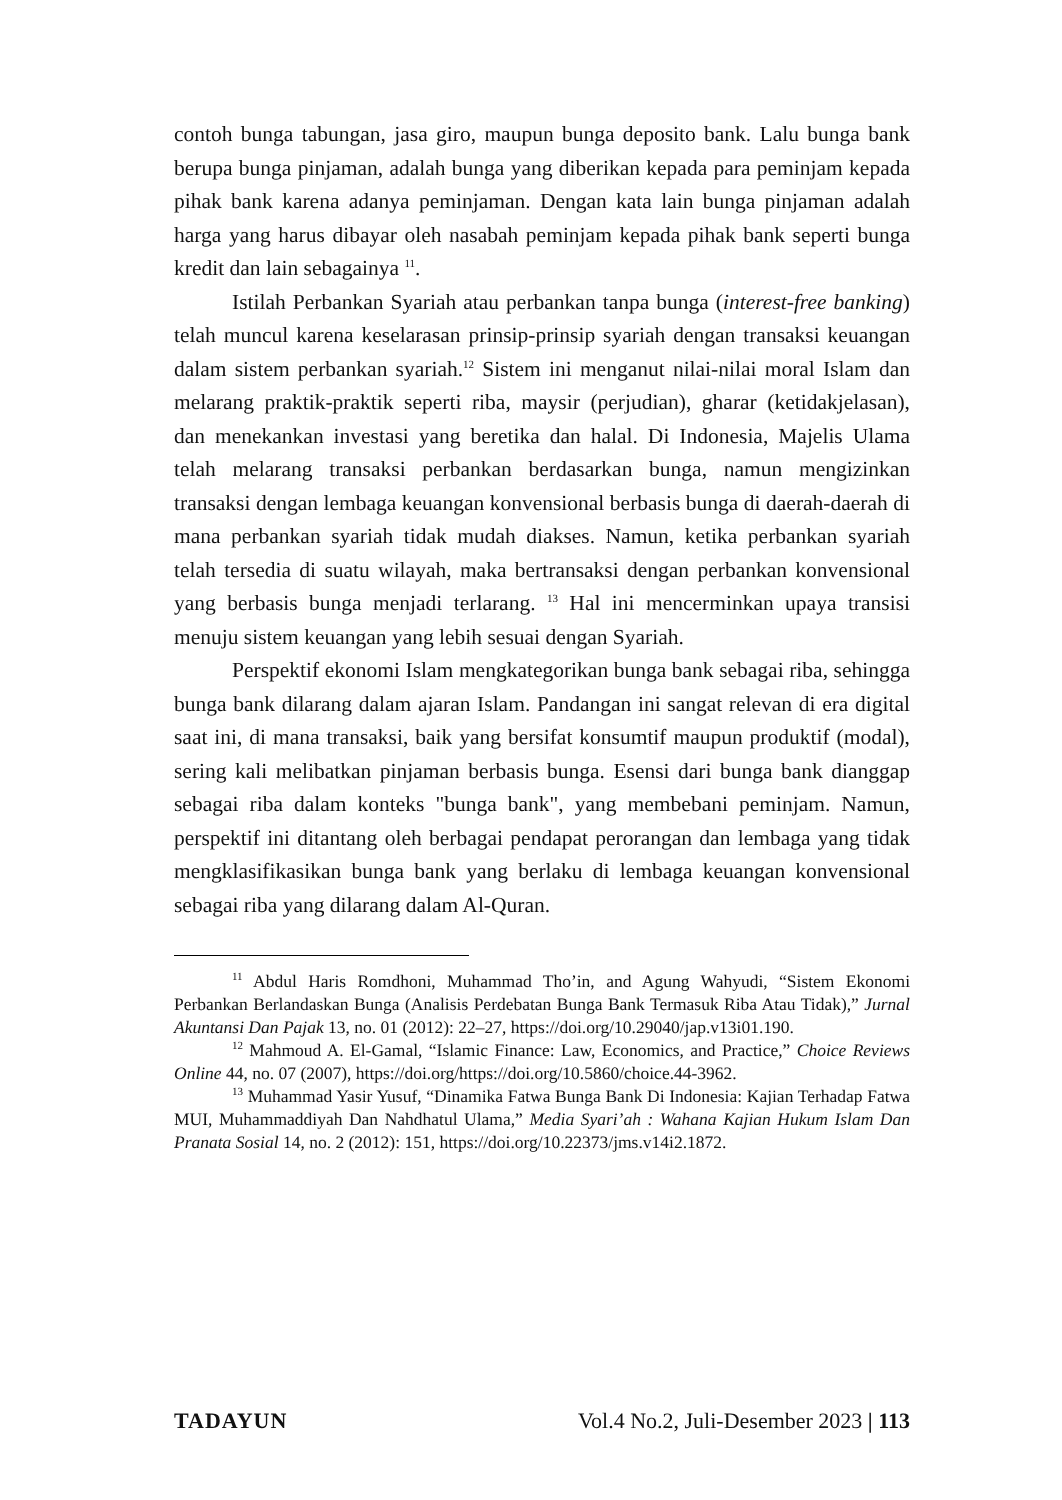contoh bunga tabungan, jasa giro, maupun bunga deposito bank. Lalu bunga bank berupa bunga pinjaman, adalah bunga yang diberikan kepada para peminjam kepada pihak bank karena adanya peminjaman. Dengan kata lain bunga pinjaman adalah harga yang harus dibayar oleh nasabah peminjam kepada pihak bank seperti bunga kredit dan lain sebagainya <sup>11</sup>.
Istilah Perbankan Syariah atau perbankan tanpa bunga (interest-free banking) telah muncul karena keselarasan prinsip-prinsip syariah dengan transaksi keuangan dalam sistem perbankan syariah.<sup>12</sup> Sistem ini menganut nilai-nilai moral Islam dan melarang praktik-praktik seperti riba, maysir (perjudian), gharar (ketidakjelasan), dan menekankan investasi yang beretika dan halal. Di Indonesia, Majelis Ulama telah melarang transaksi perbankan berdasarkan bunga, namun mengizinkan transaksi dengan lembaga keuangan konvensional berbasis bunga di daerah-daerah di mana perbankan syariah tidak mudah diakses. Namun, ketika perbankan syariah telah tersedia di suatu wilayah, maka bertransaksi dengan perbankan konvensional yang berbasis bunga menjadi terlarang. <sup>13</sup> Hal ini mencerminkan upaya transisi menuju sistem keuangan yang lebih sesuai dengan Syariah.
Perspektif ekonomi Islam mengkategorikan bunga bank sebagai riba, sehingga bunga bank dilarang dalam ajaran Islam. Pandangan ini sangat relevan di era digital saat ini, di mana transaksi, baik yang bersifat konsumtif maupun produktif (modal), sering kali melibatkan pinjaman berbasis bunga. Esensi dari bunga bank dianggap sebagai riba dalam konteks "bunga bank", yang membebani peminjam. Namun, perspektif ini ditantang oleh berbagai pendapat perorangan dan lembaga yang tidak mengklasifikasikan bunga bank yang berlaku di lembaga keuangan konvensional sebagai riba yang dilarang dalam Al-Quran.
<sup>11</sup> Abdul Haris Romdhoni, Muhammad Tho’in, and Agung Wahyudi, “Sistem Ekonomi Perbankan Berlandaskan Bunga (Analisis Perdebatan Bunga Bank Termasuk Riba Atau Tidak),” Jurnal Akuntansi Dan Pajak 13, no. 01 (2012): 22–27, https://doi.org/10.29040/jap.v13i01.190.
<sup>12</sup> Mahmoud A. El-Gamal, “Islamic Finance: Law, Economics, and Practice,” Choice Reviews Online 44, no. 07 (2007), https://doi.org/https://doi.org/10.5860/choice.44-3962.
<sup>13</sup> Muhammad Yasir Yusuf, “Dinamika Fatwa Bunga Bank Di Indonesia: Kajian Terhadap Fatwa MUI, Muhammaddiyah Dan Nahdhatul Ulama,” Media Syari’ah : Wahana Kajian Hukum Islam Dan Pranata Sosial 14, no. 2 (2012): 151, https://doi.org/10.22373/jms.v14i2.1872.
TADAYUN Vol.4 No.2, Juli-Desember 2023 | 113